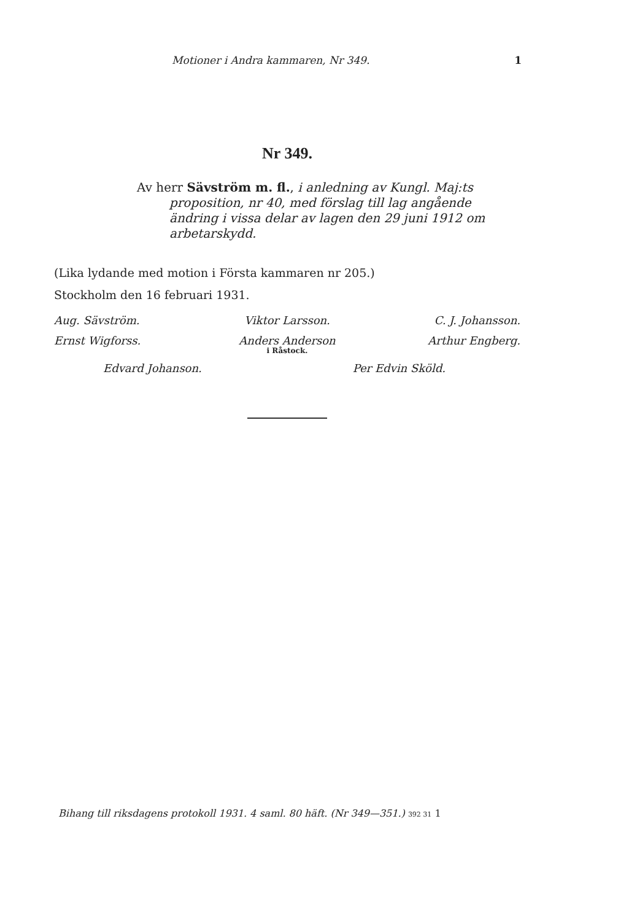Motioner i Andra kammaren, Nr 349. 1
Nr 349.
Av herr Sävström m. fl., i anledning av Kungl. Maj:ts
proposition, nr 40, med förslag till lag angående ändring i vissa delar av lagen den 29 juni 1912 om arbetarskydd.
(Lika lydande med motion i Första kammaren nr 205.)
Stockholm den 16 februari 1931.
Aug. Sävström.
Viktor Larsson.
C. J. Johansson.
Ernst Wigforss.
Anders Anderson
i Råstock.
Arthur Engberg.
Edvard Johanson.
Per Edvin Sköld.
Bihang till riksdagens protokoll 1931. 4 saml. 80 häft. (Nr 349—351.) 392 31 1